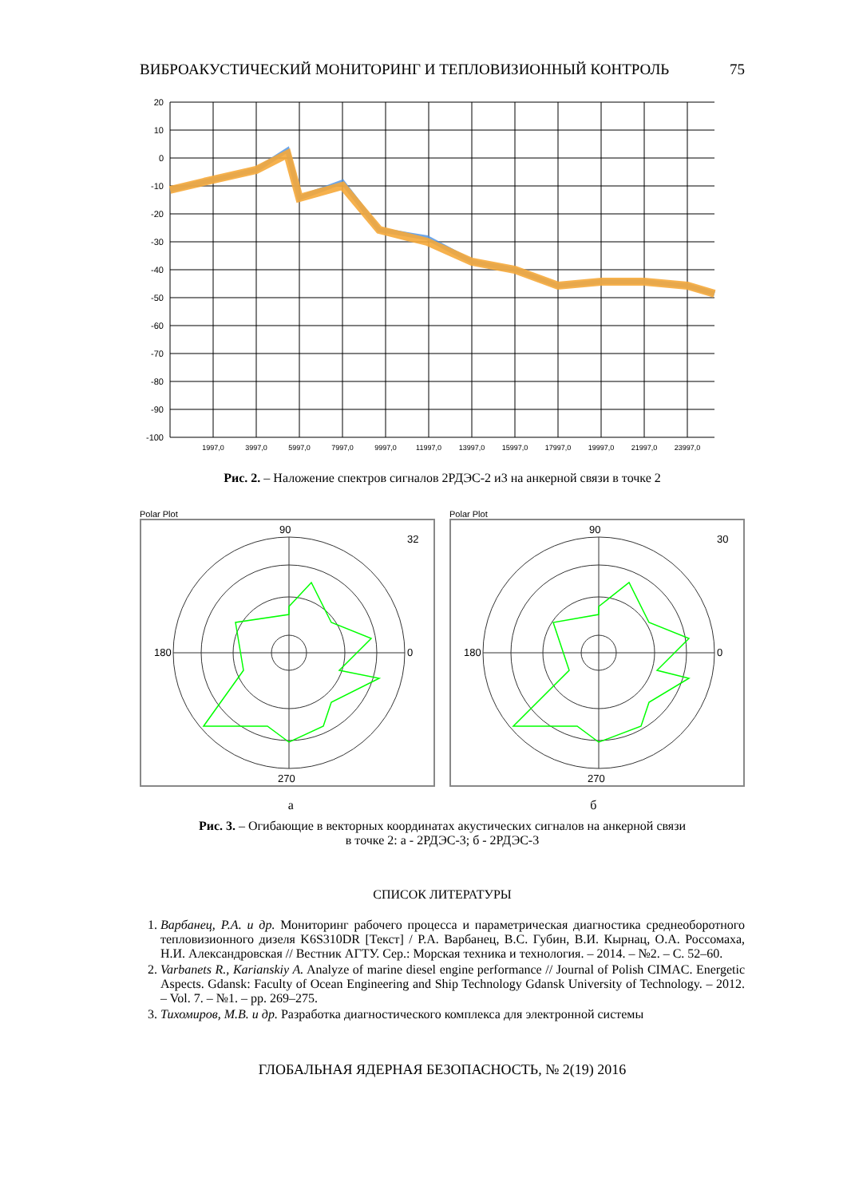ВИБРОАКУСТИЧЕСКИЙ МОНИТОРИНГ И ТЕПЛОВИЗИОННЫЙ КОНТРОЛЬ 75
20
10
0
-10
-20
-30
-40
-50
-60
-70
-80
-90
-100
1997,0
3997,0
5997,0
7997,0
9997,0
11997,0
13997,0
15997,0
17997,0
19997,0
21997,0
23997,0
Рис. 2. – Наложение спектров сигналов 2РДЭС-2 и3 на анкерной связи в точке 2
Polar Plot
90
180
270
32
0
Polar Plot
90
180
270
30
0
а б
Рис. 3. – Огибающие в векторных координатах акустических сигналов на анкерной связи
в точке 2: а - 2РДЭС-3; б - 2РДЭС-3
СПИСОК ЛИТЕРАТУРЫ
1. Варбанец, Р.А. и др. Мониторинг рабочего процесса и параметрическая диагностика среднеоборотного тепловизионного дизеля K6S310DR [Текст] / Р.А. Варбанец, В.С. Губин, В.И. Кырнац, О.А. Россомаха, Н.И. Александровская // Вестник АГТУ. Сер.: Морская техника и технология. – 2014. – №2. – С. 52–60.
2. Varbanets R., Karianskiy A. Analyze of marine diesel engine performance // Journal of Polish CIMAC. Energetic Aspects. Gdansk: Faculty of Ocean Engineering and Ship Technology Gdansk University of Technology. – 2012. – Vol. 7. – №1. – pp. 269–275.
3. Тихомиров, М.В. и др. Разработка диагностического комплекса для электронной системы
ГЛОБАЛЬНАЯ ЯДЕРНАЯ БЕЗОПАСНОСТЬ, № 2(19) 2016